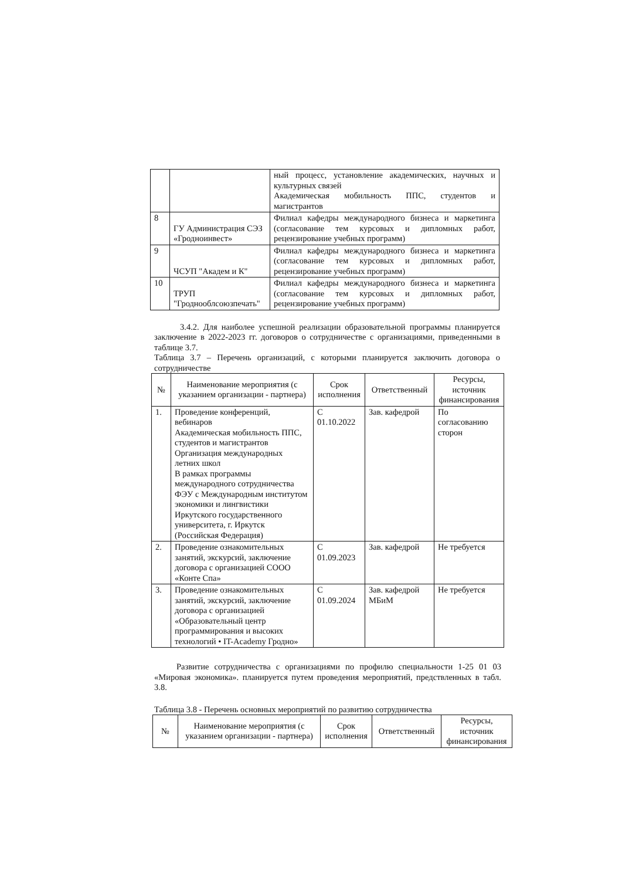| | | ный процесс, установление академических, научных и культурных связей Академическая мобильность ППС, студентов и магистрантов |
| 8 | ГУ Администрация СЭЗ «Гродноинвест» | Филиал кафедры международного бизнеса и маркетинга (согласование тем курсовых и дипломных работ, рецензирование учебных программ) |
| 9 | ЧСУП "Академ и К" | Филиал кафедры международного бизнеса и маркетинга (согласование тем курсовых и дипломных работ, рецензирование учебных программ) |
| 10 | ТРУП "Гроднооблсоюзпечать" | Филиал кафедры международного бизнеса и маркетинга (согласование тем курсовых и дипломных работ, рецензирование учебных программ) |
3.4.2. Для наиболее успешной реализации образовательной программы планируется заключение в 2022-2023 гг. договоров о сотрудничестве с организациями, приведенными в таблице 3.7.
Таблица 3.7 – Перечень организаций, с которыми планируется заключить договора о сотрудничестве
| № | Наименование мероприятия (с указанием организации - партнера) | Срок исполнения | Ответственный | Ресурсы, источник финансирования |
| --- | --- | --- | --- | --- |
| 1. | Проведение конференций, вебинаров Академическая мобильность ППС, студентов и магистрантов Организация международных летних школ В рамках программы международного сотрудничества ФЭУ с Международным институтом экономики и лингвистики Иркутского государственного университета, г. Иркутск (Российская Федерация) | С 01.10.2022 | Зав. кафедрой | По согласованию сторон |
| 2. | Проведение ознакомительных занятий, экскурсий, заключение договора с организацией СООО «Конте Спа» | С 01.09.2023 | Зав. кафедрой | Не требуется |
| 3. | Проведение ознакомительных занятий, экскурсий, заключение договора с организацией «Образовательный центр программирования и высоких технологий • IT-Academy Гродно» | С 01.09.2024 | Зав. кафедрой МБиМ | Не требуется |
Развитие сотрудничества с организациями по профилю специальности 1-25 01 03 «Мировая экономика». планируется путем проведения мероприятий, предствленных в табл. 3.8.
Таблица 3.8 - Перечень основных мероприятий по развитию сотрудничества
| № | Наименование мероприятия (с указанием организации - партнера) | Срок исполнения | Ответственный | Ресурсы, источник финансирования |
| --- | --- | --- | --- | --- |